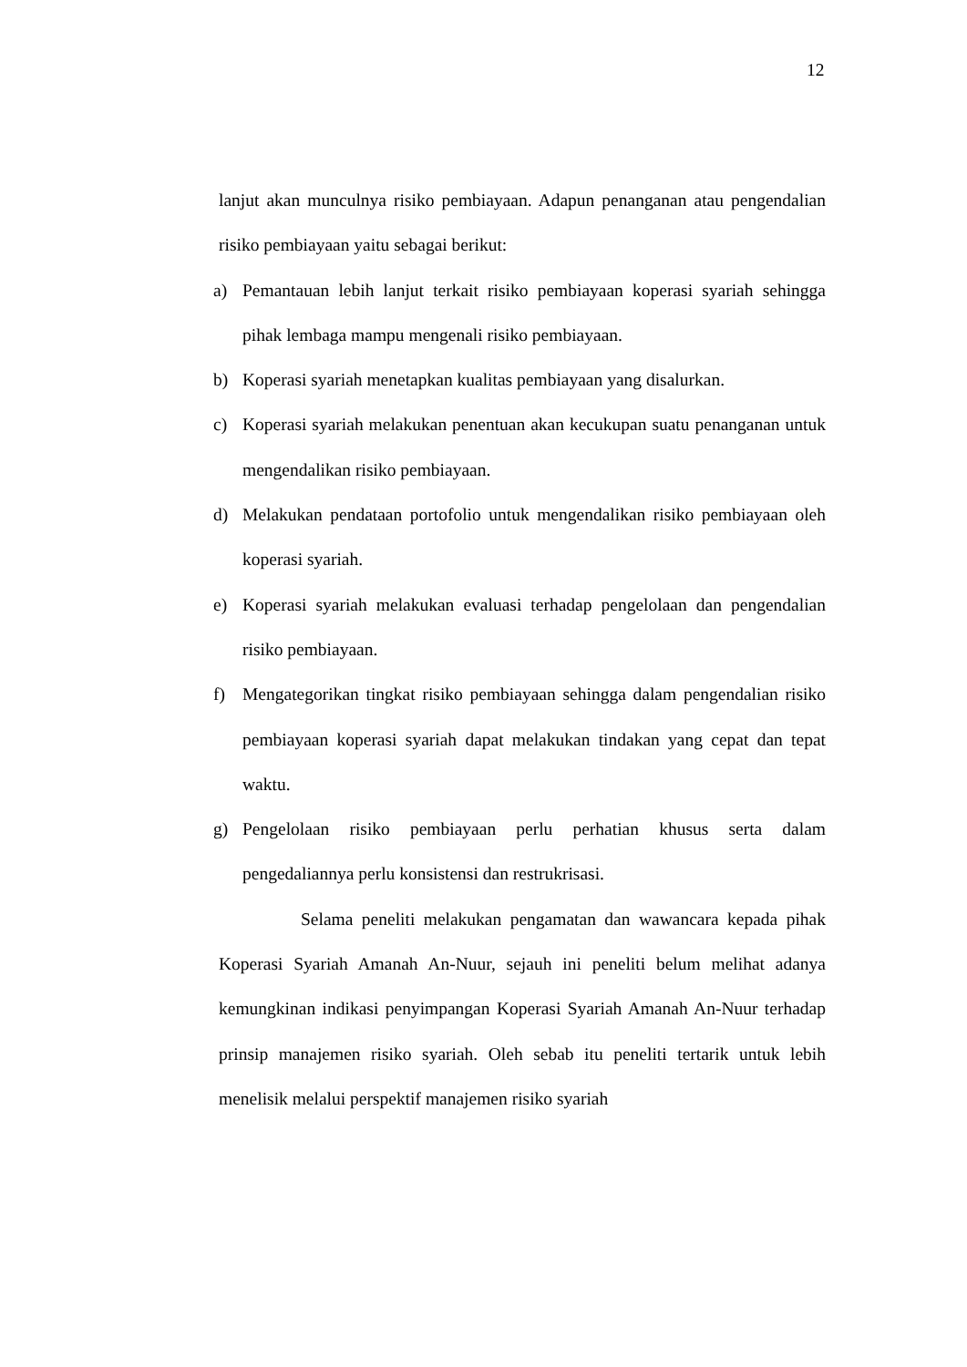12
lanjut akan munculnya risiko pembiayaan. Adapun penanganan atau pengendalian risiko pembiayaan yaitu sebagai berikut:
a) Pemantauan lebih lanjut terkait risiko pembiayaan koperasi syariah sehingga pihak lembaga mampu mengenali risiko pembiayaan.
b) Koperasi syariah menetapkan kualitas pembiayaan yang disalurkan.
c) Koperasi syariah melakukan penentuan akan kecukupan suatu penanganan untuk mengendalikan risiko pembiayaan.
d) Melakukan pendataan portofolio untuk mengendalikan risiko pembiayaan oleh koperasi syariah.
e) Koperasi syariah melakukan evaluasi terhadap pengelolaan dan pengendalian risiko pembiayaan.
f) Mengategorikan tingkat risiko pembiayaan sehingga dalam pengendalian risiko pembiayaan koperasi syariah dapat melakukan tindakan yang cepat dan tepat waktu.
g) Pengelolaan risiko pembiayaan perlu perhatian khusus serta dalam pengedaliannya perlu konsistensi dan restrukrisasi.
Selama peneliti melakukan pengamatan dan wawancara kepada pihak Koperasi Syariah Amanah An-Nuur, sejauh ini peneliti belum melihat adanya kemungkinan indikasi penyimpangan Koperasi Syariah Amanah An-Nuur terhadap prinsip manajemen risiko syariah. Oleh sebab itu peneliti tertarik untuk lebih menelisik melalui perspektif manajemen risiko syariah